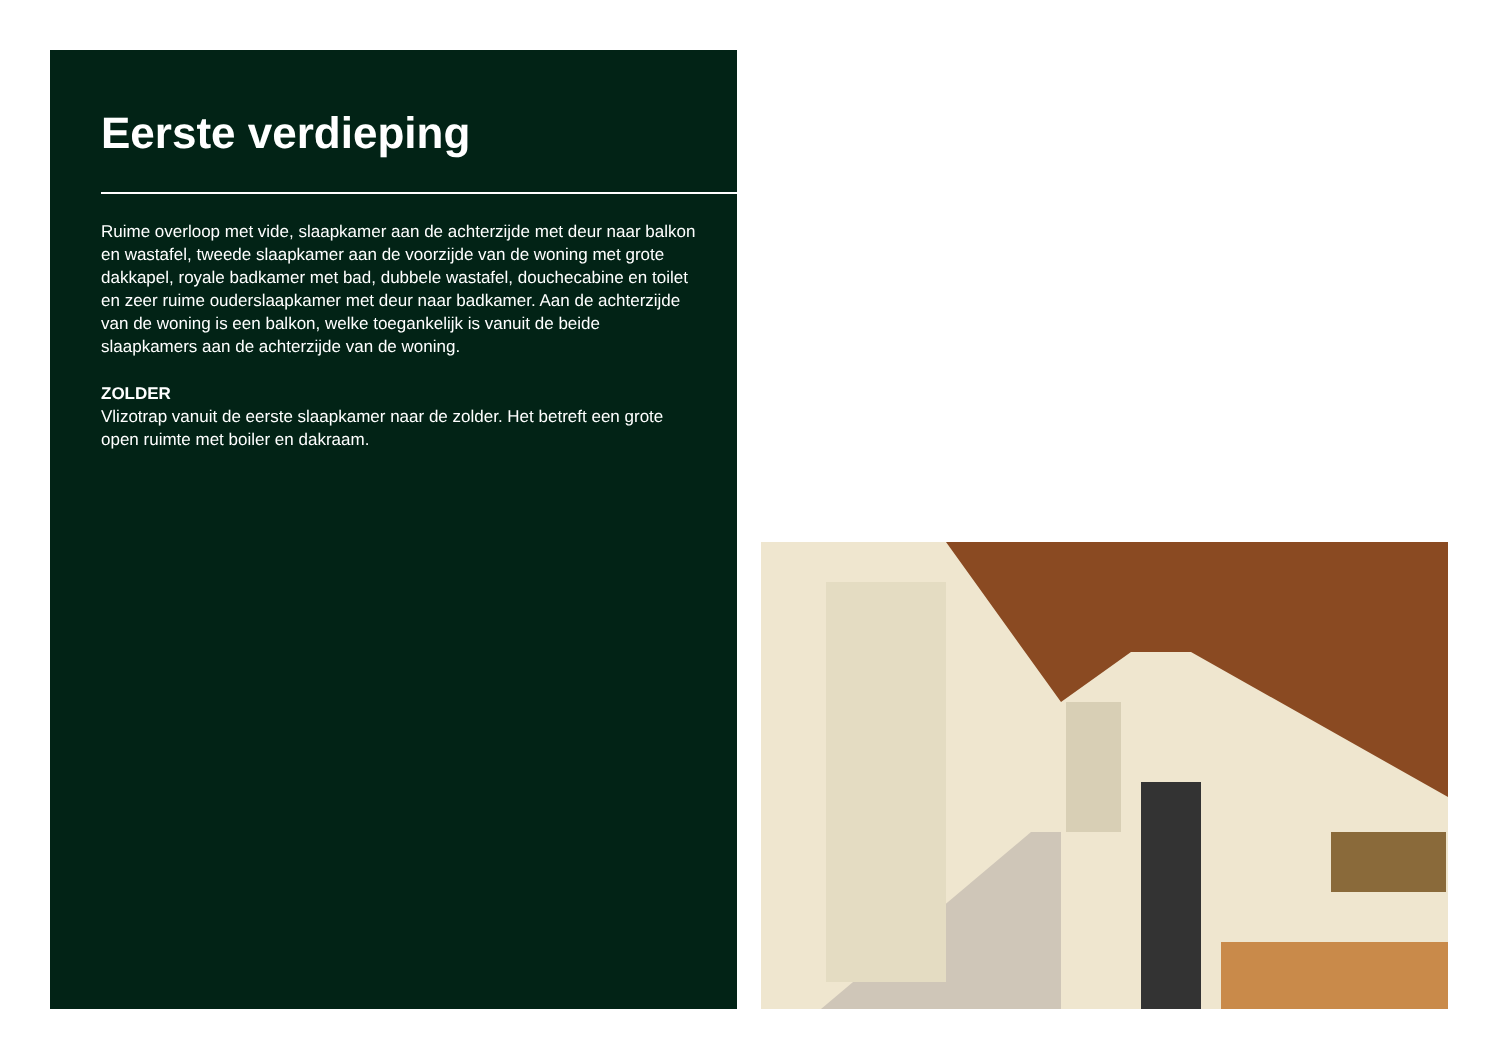Eerste verdieping
Ruime overloop met vide, slaapkamer aan de achterzijde met deur naar balkon en wastafel, tweede slaapkamer aan de voorzijde van de woning met grote dakkapel, royale badkamer met bad, dubbele wastafel, douchecabine en toilet en zeer ruime ouderslaapkamer met deur naar badkamer. Aan de achterzijde van de woning is een balkon, welke toegankelijk is vanuit de beide slaapkamers aan de achterzijde van de woning.
ZOLDER
Vlizotrap vanuit de eerste slaapkamer naar de zolder. Het betreft een grote open ruimte met boiler en dakraam.